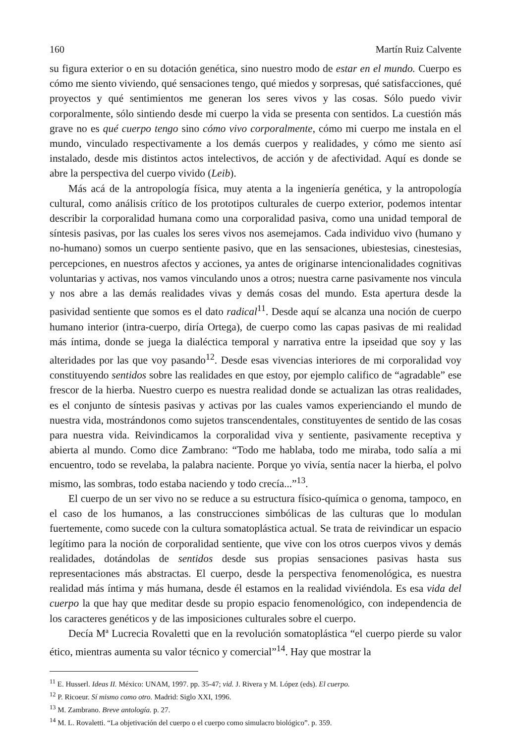160 Martín Ruiz Calvente
su figura exterior o en su dotación genética, sino nuestro modo de estar en el mundo. Cuerpo es cómo me siento viviendo, qué sensaciones tengo, qué miedos y sorpresas, qué satisfacciones, qué proyectos y qué sentimientos me generan los seres vivos y las cosas. Sólo puedo vivir corporalmente, sólo sintiendo desde mi cuerpo la vida se presenta con sentidos. La cuestión más grave no es qué cuerpo tengo sino cómo vivo corporalmente, cómo mi cuerpo me instala en el mundo, vinculado respectivamente a los demás cuerpos y realidades, y cómo me siento así instalado, desde mis distintos actos intelectivos, de acción y de afectividad. Aquí es donde se abre la perspectiva del cuerpo vivido (Leib).
Más acá de la antropología física, muy atenta a la ingeniería genética, y la antropología cultural, como análisis crítico de los prototipos culturales de cuerpo exterior, podemos intentar describir la corporalidad humana como una corporalidad pasiva, como una unidad temporal de síntesis pasivas, por las cuales los seres vivos nos asemejamos. Cada individuo vivo (humano y no-humano) somos un cuerpo sentiente pasivo, que en las sensaciones, ubiestesias, cinestesias, percepciones, en nuestros afectos y acciones, ya antes de originarse intencionalidades cognitivas voluntarias y activas, nos vamos vinculando unos a otros; nuestra carne pasivamente nos vincula y nos abre a las demás realidades vivas y demás cosas del mundo. Esta apertura desde la pasividad sentiente que somos es el dato radical<sup>11</sup>. Desde aquí se alcanza una noción de cuerpo humano interior (intra-cuerpo, diría Ortega), de cuerpo como las capas pasivas de mi realidad más íntima, donde se juega la dialéctica temporal y narrativa entre la ipseidad que soy y las alteridades por las que voy pasando<sup>12</sup>. Desde esas vivencias interiores de mi corporalidad voy constituyendo sentidos sobre las realidades en que estoy, por ejemplo califico de “agradable” ese frescor de la hierba. Nuestro cuerpo es nuestra realidad donde se actualizan las otras realidades, es el conjunto de síntesis pasivas y activas por las cuales vamos experienciando el mundo de nuestra vida, mostrándonos como sujetos transcendentales, constituyentes de sentido de las cosas para nuestra vida. Reivindicamos la corporalidad viva y sentiente, pasivamente receptiva y abierta al mundo. Como dice Zambrano: “Todo me hablaba, todo me miraba, todo salía a mi encuentro, todo se revelaba, la palabra naciente. Porque yo vivía, sentía nacer la hierba, el polvo mismo, las sombras, todo estaba naciendo y todo crecía...”<sup>13</sup>.
El cuerpo de un ser vivo no se reduce a su estructura físico-química o genoma, tampoco, en el caso de los humanos, a las construcciones simbólicas de las culturas que lo modulan fuertemente, como sucede con la cultura somatoplástica actual. Se trata de reivindicar un espacio legítimo para la noción de corporalidad sentiente, que vive con los otros cuerpos vivos y demás realidades, dotándolas de sentidos desde sus propias sensaciones pasivas hasta sus representaciones más abstractas. El cuerpo, desde la perspectiva fenomenológica, es nuestra realidad más íntima y más humana, desde él estamos en la realidad viviéndola. Es esa vida del cuerpo la que hay que meditar desde su propio espacio fenomenológico, con independencia de los caracteres genéticos y de las imposiciones culturales sobre el cuerpo.
Decía Mª Lucrecia Rovaletti que en la revolución somatoplástica “el cuerpo pierde su valor ético, mientras aumenta su valor técnico y comercial”<sup>14</sup>. Hay que mostrar la
<sup>11</sup> E. Husserl. Ideas II. México: UNAM, 1997. pp. 35-47; vid. J. Rivera y M. López (eds). El cuerpo.
<sup>12</sup> P. Ricoeur. Sí mismo como otro. Madrid: Siglo XXI, 1996.
<sup>13</sup> M. Zambrano. Breve antología. p. 27.
<sup>14</sup> M. L. Rovaletti. “La objetivación del cuerpo o el cuerpo como simulacro biológico”. p. 359.